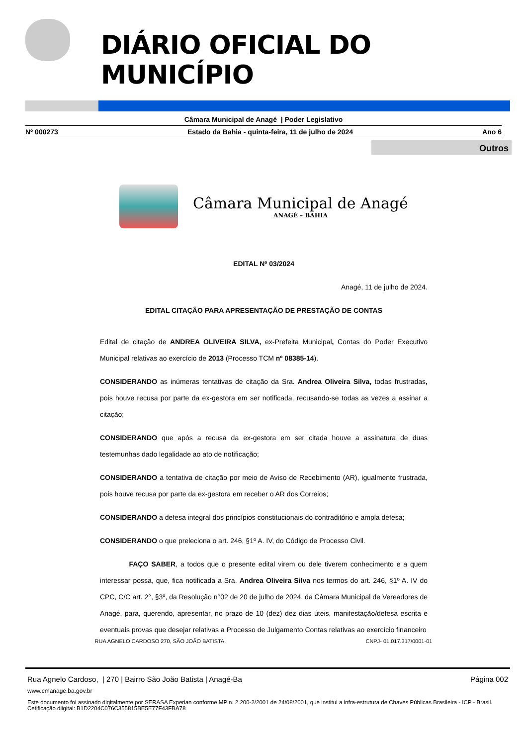DIÁRIO OFICIAL DO MUNICÍPIO
Câmara Municipal de Anagé | Poder Legislativo
Nº 000273 Estado da Bahia - quinta-feira, 11 de julho de 2024 Ano 6
Outros
Câmara Municipal de Anagé
ANAGÉ – BAHIA
EDITAL Nº 03/2024
Anagé, 11 de julho de 2024.
EDITAL CITAÇÃO PARA APRESENTAÇÃO DE PRESTAÇÃO DE CONTAS
Edital de citação de ANDREA OLIVEIRA SILVA, ex-Prefeita Municipal, Contas do Poder Executivo Municipal relativas ao exercício de 2013 (Processo TCM nº 08385-14).
CONSIDERANDO as inúmeras tentativas de citação da Sra. Andrea Oliveira Silva, todas frustradas, pois houve recusa por parte da ex-gestora em ser notificada, recusando-se todas as vezes a assinar a citação;
CONSIDERANDO que após a recusa da ex-gestora em ser citada houve a assinatura de duas testemunhas dado legalidade ao ato de notificação;
CONSIDERANDO a tentativa de citação por meio de Aviso de Recebimento (AR), igualmente frustrada, pois houve recusa por parte da ex-gestora em receber o AR dos Correios;
CONSIDERANDO a defesa integral dos princípios constitucionais do contraditório e ampla defesa;
CONSIDERANDO o que preleciona o art. 246, §1º A. IV, do Código de Processo Civil.
FAÇO SABER, a todos que o presente edital virem ou dele tiverem conhecimento e a quem interessar possa, que, fica notificada a Sra. Andrea Oliveira Silva nos termos do art. 246, §1º A. IV do CPC, C/C art. 2°, §3º, da Resolução n°02 de 20 de julho de 2024, da Câmara Municipal de Vereadores de Anagé, para, querendo, apresentar, no prazo de 10 (dez) dez dias úteis, manifestação/defesa escrita e eventuais provas que desejar relativas a Processo de Julgamento Contas relativas ao exercício financeiro
RUA AGNELO CARDOSO 270, SÃO JOÃO BATISTA. CNPJ- 01.017.317/0001-01
Rua Agnelo Cardoso, | 270 | Bairro São João Batista | Anagé-Ba Página 002
www.cmanage.ba.gov.br
Este documento foi assinado digitalmente por SERASA Experian conforme MP n. 2.200-2/2001 de 24/08/2001, que institui a infra-estrutura de Chaves Públicas Brasileira - ICP - Brasil. Cetificação diigital: B1D2204C076C355815BE5E77F43FBA78